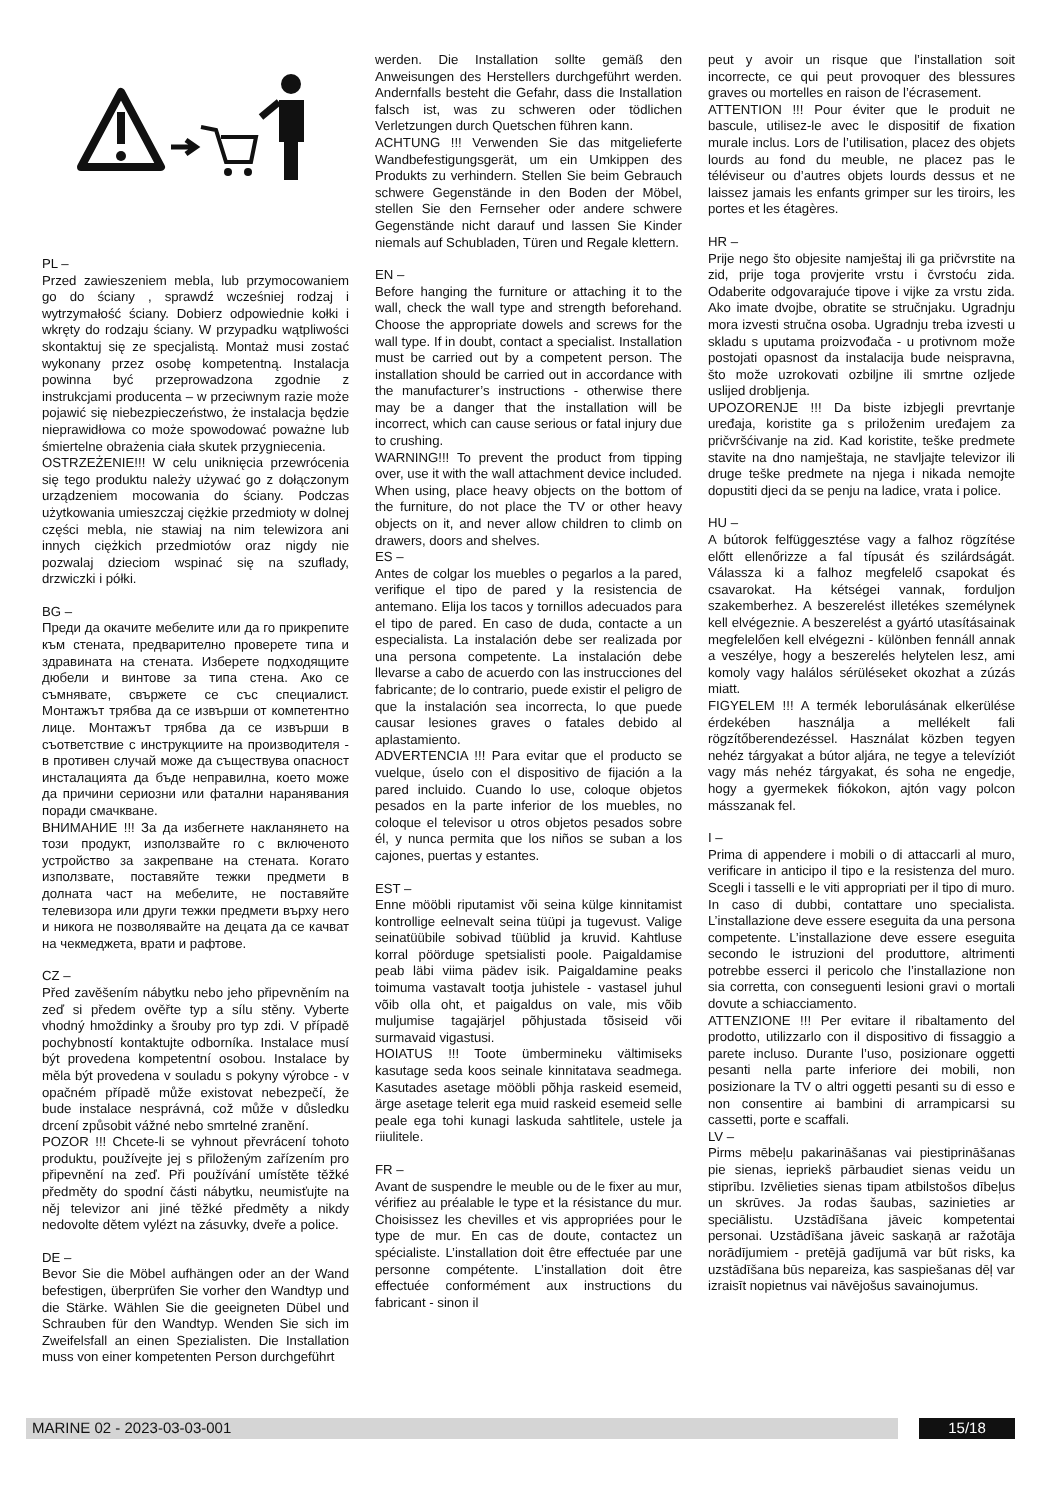PL –
Przed zawieszeniem mebla, lub przymocowaniem go do ściany , sprawdź wcześniej rodzaj i wytrzymałość ściany. Dobierz odpowiednie kołki i wkręty do rodzaju ściany. W przypadku wątpliwości skontaktuj się ze specjalistą. Montaż musi zostać wykonany przez osobę kompetentną. Instalacja powinna być przeprowadzona zgodnie z instrukcjami producenta – w przeciwnym razie może pojawić się niebezpieczeństwo, że instalacja będzie nieprawidłowa co może spowodować poważne lub śmiertelne obrażenia ciała skutek przygniecenia.
OSTRZEŻENIE!!! W celu uniknięcia przewrócenia się tego produktu należy używać go z dołączonym urządzeniem mocowania do ściany. Podczas użytkowania umieszczaj ciężkie przedmioty w dolnej części mebla, nie stawiaj na nim telewizora ani innych ciężkich przedmiotów oraz nigdy nie pozwalaj dzieciom wspinać się na szuflady, drzwiczki i półki.
BG –
Преди да окачите мебелите или да го прикрепите към стената, предварително проверете типа и здравината на стената. Изберете подходящите дюбели и винтове за типа стена. Ако се съмнявате, свържете се със специалист. Монтажът трябва да се извърши от компетентно лице. Монтажът трябва да се извърши в съответствие с инструкциите на производителя - в противен случай може да съществува опасност инсталацията да бъде неправилна, което може да причини сериозни или фатални наранявания поради смачкване.
ВНИМАНИЕ !!! За да избегнете накланянето на този продукт, използвайте го с включеното устройство за закрепване на стената. Когато използвате, поставяйте тежки предмети в долната част на мебелите, не поставяйте телевизора или други тежки предмети върху него и никога не позволявайте на децата да се качват на чекмеджета, врати и рафтове.
CZ –
Před zavěšením nábytku nebo jeho připevněním na zeď si předem ověřte typ a sílu stěny. Vyberte vhodný hmoždinky a šrouby pro typ zdi. V případě pochybností kontaktujte odborníka. Instalace musí být provedena kompetentní osobou. Instalace by měla být provedena v souladu s pokyny výrobce - v opačném případě může existovat nebezpečí, že bude instalace nesprávná, což může v důsledku drcení způsobit vážné nebo smrtelné zranění.
POZOR !!! Chcete-li se vyhnout převrácení tohoto produktu, používejte jej s přiloženým zařízením pro připevnění na zeď. Při používání umístěte těžké předměty do spodní části nábytku, neumisťujte na něj televizor ani jiné těžké předměty a nikdy nedovolte dětem vylézt na zásuvky, dveře a police.
DE –
Bevor Sie die Möbel aufhängen oder an der Wand befestigen, überprüfen Sie vorher den Wandtyp und die Stärke. Wählen Sie die geeigneten Dübel und Schrauben für den Wandtyp. Wenden Sie sich im Zweifelsfall an einen Spezialisten. Die Installation muss von einer kompetenten Person durchgeführt
werden. Die Installation sollte gemäß den Anweisungen des Herstellers durchgeführt werden. Andernfalls besteht die Gefahr, dass die Installation falsch ist, was zu schweren oder tödlichen Verletzungen durch Quetschen führen kann.
ACHTUNG !!! Verwenden Sie das mitgelieferte Wandbefestigungsgerät, um ein Umkippen des Produkts zu verhindern. Stellen Sie beim Gebrauch schwere Gegenstände in den Boden der Möbel, stellen Sie den Fernseher oder andere schwere Gegenstände nicht darauf und lassen Sie Kinder niemals auf Schubladen, Türen und Regale klettern.
EN –
Before hanging the furniture or attaching it to the wall, check the wall type and strength beforehand. Choose the appropriate dowels and screws for the wall type. If in doubt, contact a specialist. Installation must be carried out by a competent person. The installation should be carried out in accordance with the manufacturer’s instructions - otherwise there may be a danger that the installation will be incorrect, which can cause serious or fatal injury due to crushing.
WARNING!!! To prevent the product from tipping over, use it with the wall attachment device included. When using, place heavy objects on the bottom of the furniture, do not place the TV or other heavy objects on it, and never allow children to climb on drawers, doors and shelves.
ES –
Antes de colgar los muebles o pegarlos a la pared, verifique el tipo de pared y la resistencia de antemano. Elija los tacos y tornillos adecuados para el tipo de pared. En caso de duda, contacte a un especialista. La instalación debe ser realizada por una persona competente. La instalación debe llevarse a cabo de acuerdo con las instrucciones del fabricante; de lo contrario, puede existir el peligro de que la instalación sea incorrecta, lo que puede causar lesiones graves o fatales debido al aplastamiento.
ADVERTENCIA !!! Para evitar que el producto se vuelque, úselo con el dispositivo de fijación a la pared incluido. Cuando lo use, coloque objetos pesados en la parte inferior de los muebles, no coloque el televisor u otros objetos pesados sobre él, y nunca permita que los niños se suban a los cajones, puertas y estantes.
EST –
Enne mööbli riputamist või seina külge kinnitamist kontrollige eelnevalt seina tüüpi ja tugevust. Valige seinatüübile sobivad tüüblid ja kruvid. Kahtluse korral pöörduge spetsialisti poole. Paigaldamise peab läbi viima pädev isik. Paigaldamine peaks toimuma vastavalt tootja juhistele - vastasel juhul võib olla oht, et paigaldus on vale, mis võib muljumise tagajärjel põhjustada tõsiseid või surmavaid vigastusi.
HOIATUS !!! Toote ümbermineku vältimiseks kasutage seda koos seinale kinnitatava seadmega. Kasutades asetage mööbli põhja raskeid esemeid, ärge asetage telerit ega muid raskeid esemeid selle peale ega tohi kunagi laskuda sahtlitele, ustele ja riiulitele.
FR –
Avant de suspendre le meuble ou de le fixer au mur, vérifiez au préalable le type et la résistance du mur. Choisissez les chevilles et vis appropriées pour le type de mur. En cas de doute, contactez un spécialiste. L’installation doit être effectuée par une personne compétente. L’installation doit être effectuée conformément aux instructions du fabricant - sinon il
peut y avoir un risque que l’installation soit incorrecte, ce qui peut provoquer des blessures graves ou mortelles en raison de l’écrasement.
ATTENTION !!! Pour éviter que le produit ne bascule, utilisez-le avec le dispositif de fixation murale inclus. Lors de l’utilisation, placez des objets lourds au fond du meuble, ne placez pas le téléviseur ou d’autres objets lourds dessus et ne laissez jamais les enfants grimper sur les tiroirs, les portes et les étagères.
HR –
Prije nego što objesite namještaj ili ga pričvrstite na zid, prije toga provjerite vrstu i čvrstoću zida. Odaberite odgovarajuće tipove i vijke za vrstu zida. Ako imate dvojbe, obratite se stručnjaku. Ugradnju mora izvesti stručna osoba. Ugradnju treba izvesti u skladu s uputama proizvođača - u protivnom može postojati opasnost da instalacija bude neispravna, što može uzrokovati ozbiljne ili smrtne ozljede uslijed drobljenja.
UPOZORENJE !!! Da biste izbjegli prevrtanje uređaja, koristite ga s priloženim uređajem za pričvršćivanje na zid. Kad koristite, teške predmete stavite na dno namještaja, ne stavljajte televizor ili druge teške predmete na njega i nikada nemojte dopustiti djeci da se penju na ladice, vrata i police.
HU –
A bútorok felfüggesztése vagy a falhoz rögzítése előtt ellenőrizze a fal típusát és szilárdságát. Válassza ki a falhoz megfelelő csapokat és csavarokat. Ha kétségei vannak, forduljon szakemberhez. A beszerelést illetékes személynek kell elvégeznie. A beszerelést a gyártó utasításainak megfelelően kell elvégezni - különben fennáll annak a veszélye, hogy a beszerelés helytelen lesz, ami komoly vagy halálos sérüléseket okozhat a zúzás miatt.
FIGYELEM !!! A termék leborulásának elkerülése érdekében használja a mellékelt fali rögzítőberendezéssel. Használat közben tegyen nehéz tárgyakat a bútor aljára, ne tegye a televíziót vagy más nehéz tárgyakat, és soha ne engedje, hogy a gyermekek fiókokon, ajtón vagy polcon másszanak fel.
I –
Prima di appendere i mobili o di attaccarli al muro, verificare in anticipo il tipo e la resistenza del muro. Scegli i tasselli e le viti appropriati per il tipo di muro. In caso di dubbi, contattare uno specialista. L’installazione deve essere eseguita da una persona competente. L’installazione deve essere eseguita secondo le istruzioni del produttore, altrimenti potrebbe esserci il pericolo che l’installazione non sia corretta, con conseguenti lesioni gravi o mortali dovute a schiacciamento.
ATTENZIONE !!! Per evitare il ribaltamento del prodotto, utilizzarlo con il dispositivo di fissaggio a parete incluso. Durante l’uso, posizionare oggetti pesanti nella parte inferiore dei mobili, non posizionare la TV o altri oggetti pesanti su di esso e non consentire ai bambini di arrampicarsi su cassetti, porte e scaffali.
LV –
Pirms mēbeļu pakarināšanas vai piestiprināšanas pie sienas, iepriekš pārbaudiet sienas veidu un stiprību. Izvēlieties sienas tipam atbilstošos dībeļus un skrūves. Ja rodas šaubas, sazinieties ar speciālistu. Uzstādīšana jāveic kompetentai personai. Uzstādīšana jāveic saskaņā ar ražotāja norādījumiem - pretējā gadījumā var būt risks, ka uzstādīšana būs nepareiza, kas saspiešanas dēļ var izraisīt nopietnus vai nāvējošus savainojumus.
MARINE 02 - 2023-03-03-001 15/18